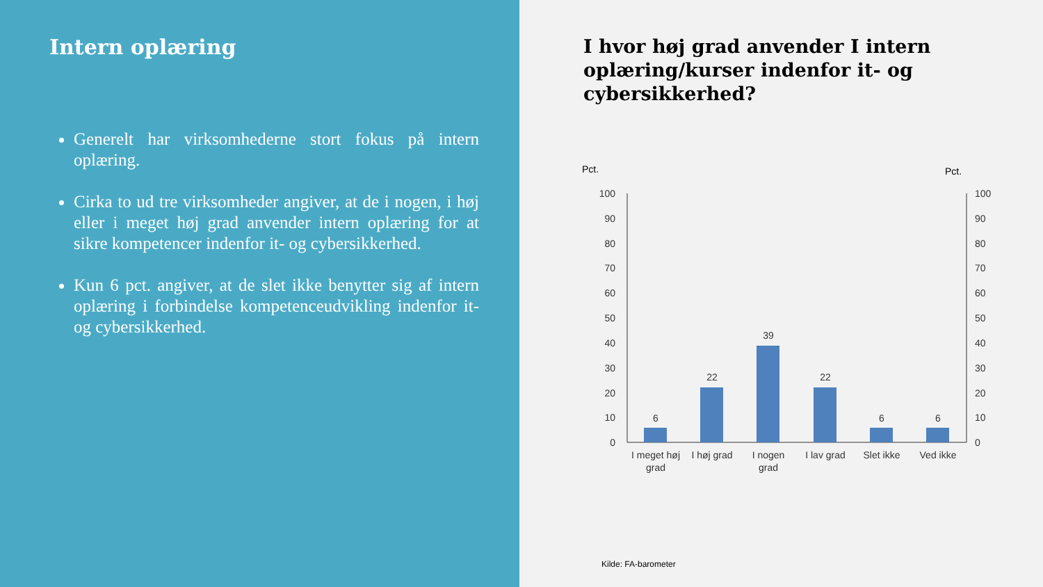Intern oplæring
Generelt har virksomhederne stort fokus på intern oplæring.
Cirka to ud tre virksomheder angiver, at de i nogen, i høj eller i meget høj grad anvender intern oplæring for at sikre kompetencer indenfor it- og cybersikkerhed.
Kun 6 pct. angiver, at de slet ikke benytter sig af intern oplæring i forbindelse kompetenceudvikling indenfor it- og cybersikkerhed.
I hvor høj grad anvender I intern oplæring/kurser indenfor it- og cybersikkerhed?
Pct.
Pct.
100
90
80
70
60
50
40
30
20
10
0
100
90
80
70
60
50
40
30
20
10
0
6
22
39
22
6
6
I meget høj
grad
I høj grad
I nogen
grad
I lav grad
Slet ikke
Ved ikke
Kilde: FA-barometer